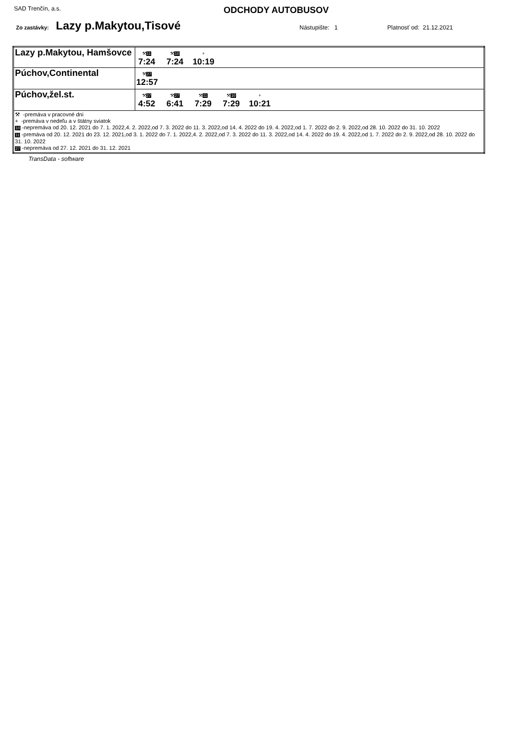SAD Trenčín, a.s.
ODCHODY AUTOBUSOV
Zo zastávky: Lazy p.Makytou,Tisové Nástupište: 1 Platnosť od: 21.12.2021
| Lazy p.Makytou, Hamšovce | ⚒ 11 7:24 ⚒ 10 7:24 + 10:19 |
| Púchov,Continental | ⚒ 27 12:57 |
| Púchov,žel.st. | ⚒ 27 4:52 ⚒ 27 6:41 ⚒ 11 7:29 ⚒ 10 7:29 + 10:21 |
| ⚒ -premáva v pracovné dni + -premáva v nedeľu a v štátny sviatok 10 -nepremáva od 20. 12. 2021 do 7. 1. 2022,4. 2. 2022,od 7. 3. 2022 do 11. 3. 2022,od 14. 4. 2022 do 19. 4. 2022,od 1. 7. 2022 do 2. 9. 2022,od 28. 10. 2022 do 31. 10. 2022 11 -premáva od 20. 12. 2021 do 23. 12. 2021,od 3. 1. 2022 do 7. 1. 2022,4. 2. 2022,od 7. 3. 2022 do 11. 3. 2022,od 14. 4. 2022 do 19. 4. 2022,od 1. 7. 2022 do 2. 9. 2022,od 28. 10. 2022 do 31. 10. 2022 27 -nepremáva od 27. 12. 2021 do 31. 12. 2021 | |
TransData - software